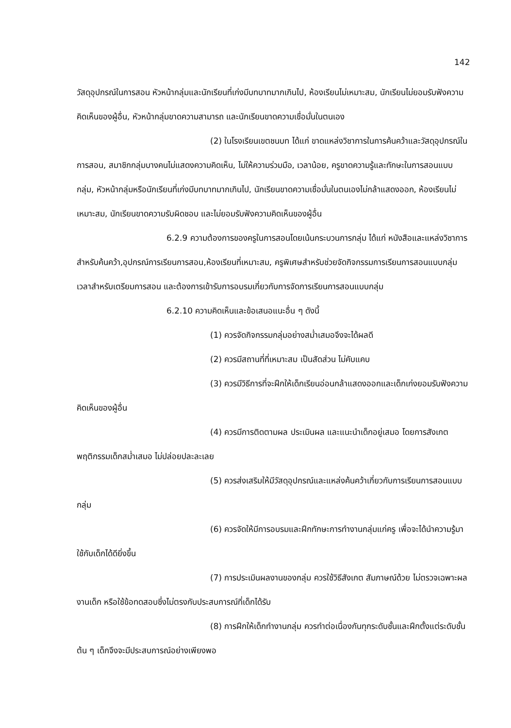142
วัสดุอุปกรณ์ในการสอน หัวหน้ากลุ่มและนักเรียนที่เก่งมีบทบาทมากเกินไป, ห้องเรียนไม่เหมาะสม, นักเรียนไม่ยอมรับฟังความคิดเห็นของผู้อื่น, หัวหน้ากลุ่มขาดความสามารถ และนักเรียนขาดความเชื่อมั่นในตนเอง
(2) ในโรงเรียนเขตชนบท ได้แก่ ขาดแหล่งวิชาการในการค้นคว้าและวัสดุอุปกรณ์ในการสอน, สมาชิกกลุ่มบางคนไม่แสดงความคิดเห็น, ไม่ให้ความร่วมมือ, เวลาน้อย, ครูขาดความรู้และทักษะในการสอนแบบกลุ่ม, หัวหน้ากลุ่มหรือนักเรียนที่เก่งมีบทบาทมากเกินไป, นักเรียนขาดความเชื่อมั่นในตนเองไม่กล้าแสดงออก, ห้องเรียนไม่เหมาะสม, นักเรียนขาดความรับผิดชอบ และไม่ยอมรับฟังความคิดเห็นของผู้อื่น
6.2.9 ความต้องการของครูในการสอนโดยเน้นกระบวนการกลุ่ม ได้แก่ หนังสือและแหล่งวิชาการสำหรับค้นคว้า,อุปกรณ์การเรียนการสอน,ห้องเรียนที่เหมาะสม, ครูพิเศษสำหรับช่วยจัดกิจกรรมการเรียนการสอนแบบกลุ่ม เวลาสำหรับเตรียมการสอน และต้องการเข้ารับการอบรมเกี่ยวกับการจัดการเรียนการสอนแบบกลุ่ม
6.2.10 ความคิดเห็นและข้อเสนอแนะอื่น ๆ ดังนี้
(1) ควรจัดกิจกรรมกลุ่มอย่างสม่ำเสมอจึงจะได้ผลดี
(2) ควรมีสถานที่ที่เหมาะสม เป็นสัดส่วน ไม่คับแคบ
(3) ควรมีวิธีการที่จะฝึกให้เด็กเรียนอ่อนกล้าแสดงออกและเด็กเก่งยอมรับฟังความคิดเห็นของผู้อื่น
(4) ควรมีการติดตามผล ประเมินผล และแนะนำเด็กอยู่เสมอ โดยการสังเกตพฤติกรรมเด็กสม่ำเสมอ ไม่ปล่อยปละละเลย
(5) ควรส่งเสริมให้มีวัสดุอุปกรณ์และแหล่งค้นคว้าเกี่ยวกับการเรียนการสอนแบบกลุ่ม
(6) ควรจัดให้มีการอบรมและฝึกทักษะการทำงานกลุ่มแก่ครู เพื่อจะได้นำความรู้มาใช้กับเด็กได้ดียิ่งขึ้น
(7) การประเมินผลงานของกลุ่ม ควรใช้วิธีสังเกต สัมภาษณ์ด้วย ไม่ตรวจเฉพาะผลงานเด็ก หรือใช้ข้อทดสอบซึ่งไม่ตรงกับประสบการณ์ที่เด็กได้รับ
(8) การฝึกให้เด็กทำงานกลุ่ม ควรทำต่อเนื่องกันทุกระดับชั้นและฝึกตั้งแต่ระดับชั้นต้น ๆ เด็กจึงจะมีประสบการณ์อย่างเพียงพอ